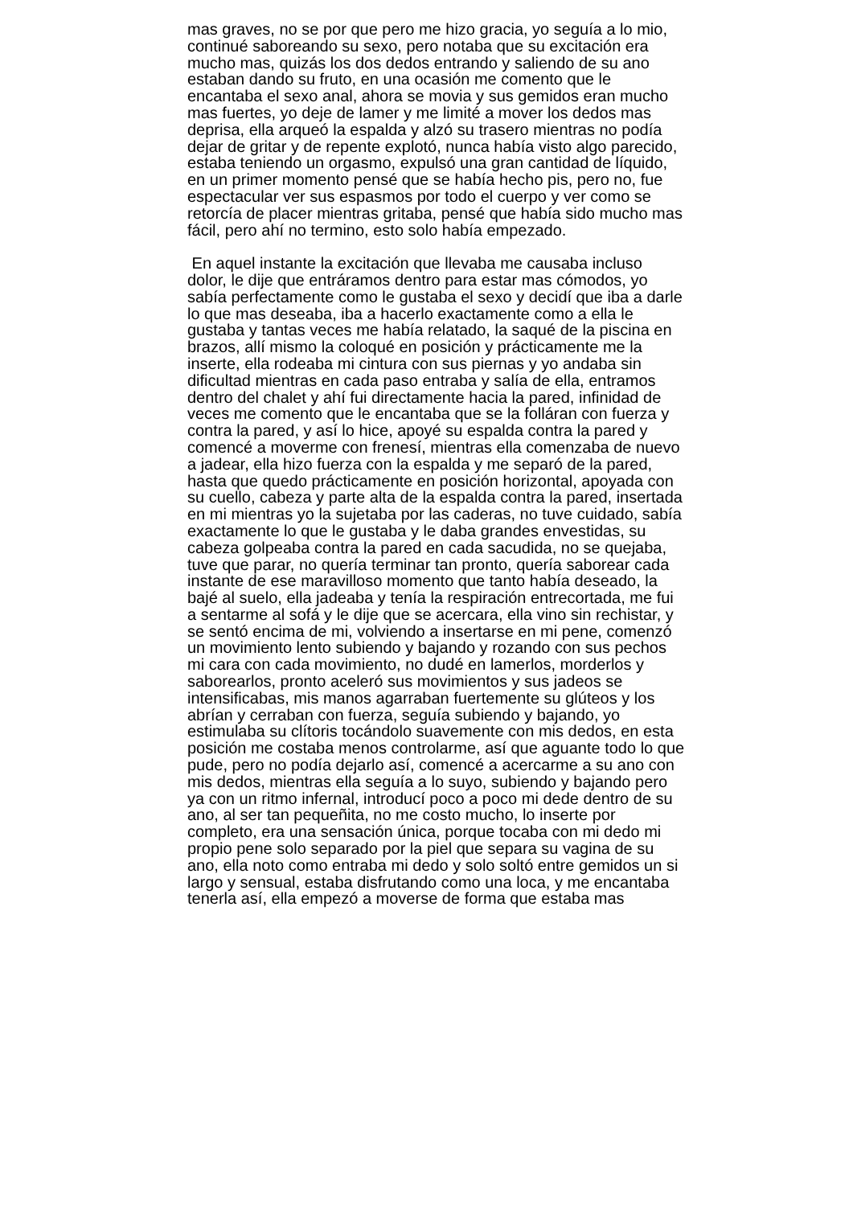mas graves, no se por que pero me hizo gracia, yo seguía a lo mio,
continué saboreando su sexo, pero notaba que su excitación era
mucho mas, quizás los dos dedos entrando y saliendo de su ano
estaban dando su fruto, en una ocasión me comento que le
encantaba el sexo anal, ahora se movia y sus gemidos eran mucho
mas fuertes, yo deje de lamer y me limité a mover los dedos mas
deprisa, ella arqueó la espalda y alzó su trasero mientras no podía
dejar de gritar y de repente explotó, nunca había visto algo parecido,
estaba teniendo un orgasmo, expulsó una gran cantidad de líquido,
en un primer momento pensé que se había hecho pis, pero no, fue
espectacular ver sus espasmos por todo el cuerpo y ver como se
retorcía de placer mientras gritaba, pensé que había sido mucho mas
fácil, pero ahí no termino, esto solo había empezado.
En aquel instante la excitación que llevaba me causaba incluso
dolor, le dije que entráramos dentro para estar mas cómodos, yo
sabía perfectamente como le gustaba el sexo y decidí que iba a darle
lo que mas deseaba, iba a hacerlo exactamente como a ella le
gustaba y tantas veces me había relatado, la saqué de la piscina en
brazos, allí mismo la coloqué en posición y prácticamente me la
inserte, ella rodeaba mi cintura con sus piernas y yo andaba sin
dificultad mientras en cada paso entraba y salía de ella, entramos
dentro del chalet y ahí fui directamente hacia la pared, infinidad de
veces me comento que le encantaba que se la folláran con fuerza y
contra la pared, y así lo hice, apoyé su espalda contra la pared y
comencé a moverme con frenesí, mientras ella comenzaba de nuevo
a jadear, ella hizo fuerza con la espalda y me separó de la pared,
hasta que quedo prácticamente en posición horizontal, apoyada con
su cuello, cabeza y parte alta de la espalda contra la pared, insertada
en mi mientras yo la sujetaba por las caderas, no tuve cuidado, sabía
exactamente lo que le gustaba y le daba grandes envestidas, su
cabeza golpeaba contra la pared en cada sacudida, no se quejaba,
tuve que parar, no quería terminar tan pronto, quería saborear cada
instante de ese maravilloso momento que tanto había deseado, la
bajé al suelo, ella jadeaba y tenía la respiración entrecortada, me fui
a sentarme al sofá y le dije que se acercara, ella vino sin rechistar, y
se sentó encima de mi, volviendo a insertarse en mi pene, comenzó
un movimiento lento subiendo y bajando y rozando con sus pechos
mi cara con cada movimiento, no dudé en lamerlos, morderlos y
saborearlos, pronto aceleró sus movimientos y sus jadeos se
intensificabas, mis manos agarraban fuertemente su glúteos y los
abrían y cerraban con fuerza, seguía subiendo y bajando, yo
estimulaba su clítoris tocándolo suavemente con mis dedos, en esta
posición me costaba menos controlarme, así que aguante todo lo que
pude, pero no podía dejarlo así, comencé a acercarme a su ano con
mis dedos, mientras ella seguía a lo suyo, subiendo y bajando pero
ya con un ritmo infernal, introducí poco a poco mi dede dentro de su
ano, al ser tan pequeñita, no me costo mucho, lo inserte por
completo, era una sensación única, porque tocaba con mi dedo mi
propio pene solo separado por la piel que separa su vagina de su
ano, ella noto como entraba mi dedo y solo soltó entre gemidos un si
largo y sensual, estaba disfrutando como una loca, y me encantaba
tenerla así, ella empezó a moverse de forma que estaba mas